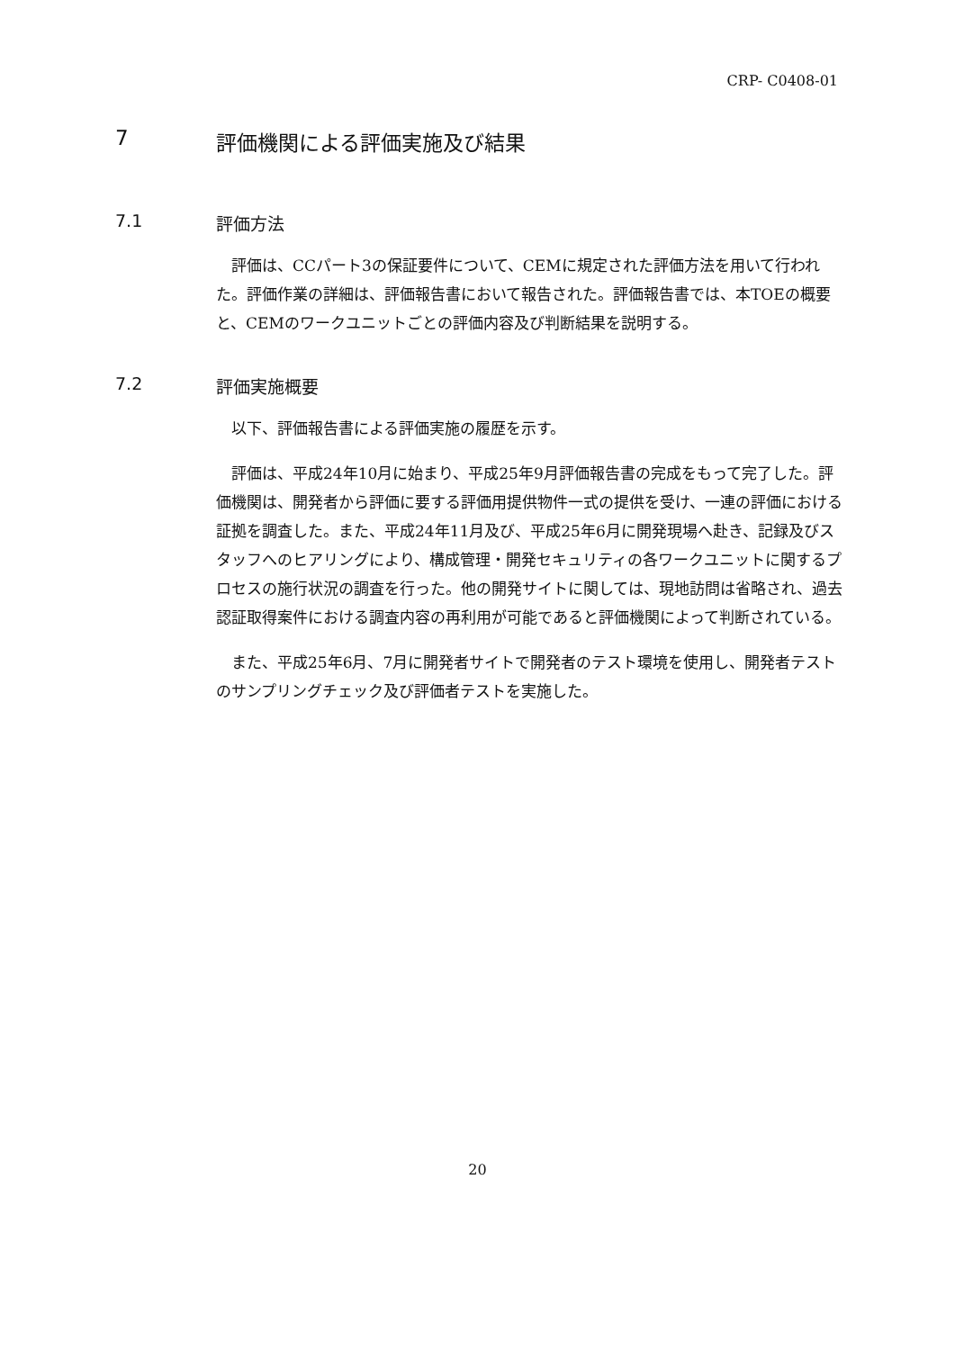CRP- C0408-01
7 評価機関による評価実施及び結果
7.1 評価方法
評価は、CCパート3の保証要件について、CEMに規定された評価方法を用いて行われた。評価作業の詳細は、評価報告書において報告された。評価報告書では、本TOEの概要と、CEMのワークユニットごとの評価内容及び判断結果を説明する。
7.2 評価実施概要
以下、評価報告書による評価実施の履歴を示す。
評価は、平成24年10月に始まり、平成25年9月評価報告書の完成をもって完了した。評価機関は、開発者から評価に要する評価用提供物件一式の提供を受け、一連の評価における証拠を調査した。また、平成24年11月及び、平成25年6月に開発現場へ赴き、記録及びスタッフへのヒアリングにより、構成管理・開発セキュリティの各ワークユニットに関するプロセスの施行状況の調査を行った。他の開発サイトに関しては、現地訪問は省略され、過去認証取得案件における調査内容の再利用が可能であると評価機関によって判断されている。
また、平成25年6月、7月に開発者サイトで開発者のテスト環境を使用し、開発者テストのサンプリングチェック及び評価者テストを実施した。
20